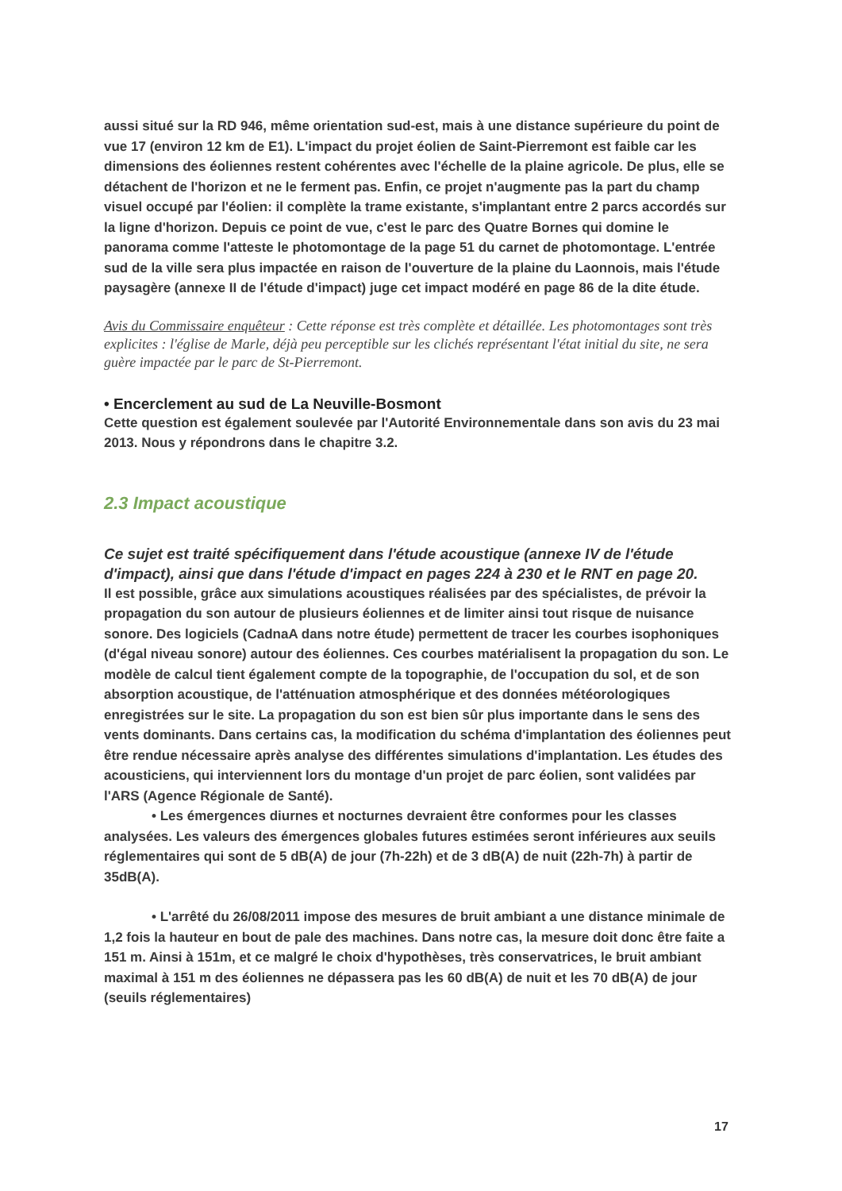aussi situé sur la RD 946, même orientation sud-est, mais à une distance supérieure du point de vue 17 (environ 12 km de E1). L'impact du projet éolien de Saint-Pierremont est faible car les dimensions des éoliennes restent cohérentes avec l'échelle de la plaine agricole. De plus, elle se détachent de l'horizon et ne le ferment pas. Enfin, ce projet n'augmente pas la part du champ visuel occupé par l'éolien: il complète la trame existante, s'implantant entre 2 parcs accordés sur la ligne d'horizon. Depuis ce point de vue, c'est le parc des Quatre Bornes qui domine le panorama comme l'atteste le photomontage de la page 51 du carnet de photomontage. L'entrée sud de la ville sera plus impactée en raison de l'ouverture de la plaine du Laonnois, mais l'étude paysagère (annexe II de l'étude d'impact) juge cet impact modéré en page 86 de la dite étude.
Avis du Commissaire enquêteur : Cette réponse est très complète et détaillée. Les photomontages sont très explicites : l'église de Marle, déjà peu perceptible sur les clichés représentant l'état initial du site, ne sera guère impactée par le parc de St-Pierremont.
• Encerclement au sud de La Neuville-Bosmont
Cette question est également soulevée par l'Autorité Environnementale dans son avis du 23 mai 2013. Nous y répondrons dans le chapitre 3.2.
2.3 Impact acoustique
Ce sujet est traité spécifiquement dans l'étude acoustique (annexe IV de l'étude d'impact), ainsi que dans l'étude d'impact en pages 224 à 230 et le RNT en page 20.
Il est possible, grâce aux simulations acoustiques réalisées par des spécialistes, de prévoir la propagation du son autour de plusieurs éoliennes et de limiter ainsi tout risque de nuisance sonore. Des logiciels (CadnaA dans notre étude) permettent de tracer les courbes isophoniques (d'égal niveau sonore) autour des éoliennes. Ces courbes matérialisent la propagation du son. Le modèle de calcul tient également compte de la topographie, de l'occupation du sol, et de son absorption acoustique, de l'atténuation atmosphérique et des données météorologiques enregistrées sur le site. La propagation du son est bien sûr plus importante dans le sens des vents dominants. Dans certains cas, la modification du schéma d'implantation des éoliennes peut être rendue nécessaire après analyse des différentes simulations d'implantation. Les études des acousticiens, qui interviennent lors du montage d'un projet de parc éolien, sont validées par l'ARS (Agence Régionale de Santé).
• Les émergences diurnes et nocturnes devraient être conformes pour les classes analysées. Les valeurs des émergences globales futures estimées seront inférieures aux seuils réglementaires qui sont de 5 dB(A) de jour (7h-22h) et de 3 dB(A) de nuit (22h-7h) à partir de 35dB(A).
• L'arrêté du 26/08/2011 impose des mesures de bruit ambiant a une distance minimale de 1,2 fois la hauteur en bout de pale des machines. Dans notre cas, la mesure doit donc être faite a 151 m. Ainsi à 151m, et ce malgré le choix d'hypothèses, très conservatrices, le bruit ambiant maximal à 151 m des éoliennes ne dépassera pas les 60 dB(A) de nuit et les 70 dB(A) de jour (seuils réglementaires)
17